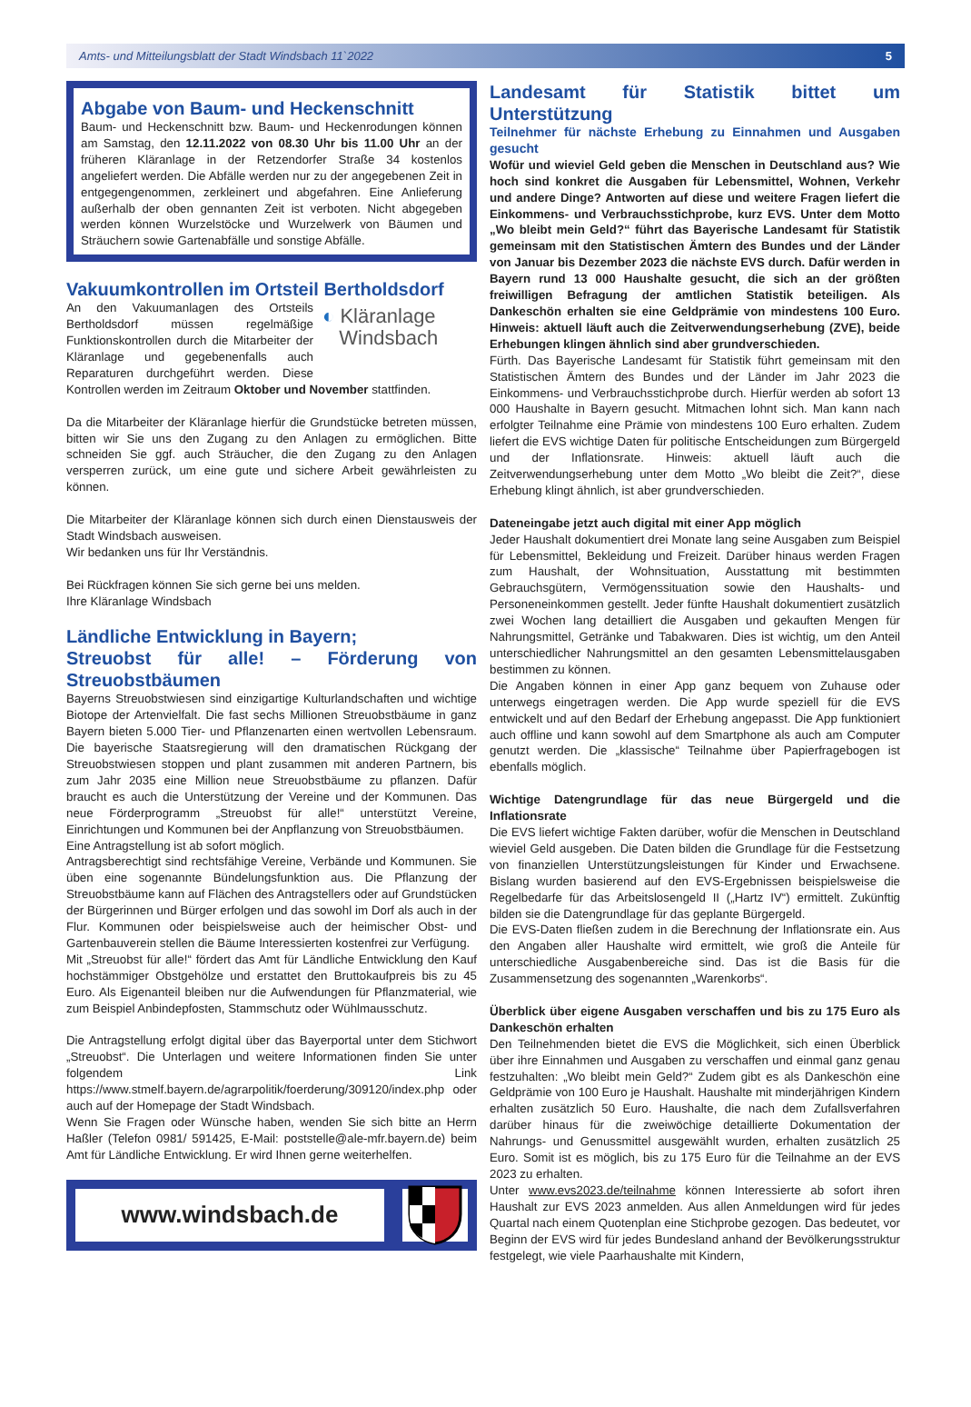Amts- und Mitteilungsblatt der Stadt Windsbach 11`2022 5
Abgabe von Baum- und Heckenschnitt
Baum- und Heckenschnitt bzw. Baum- und Heckenrodungen können am Samstag, den 12.11.2022 von 08.30 Uhr bis 11.00 Uhr an der früheren Kläranlage in der Retzendorfer Straße 34 kostenlos angeliefert werden. Die Abfälle werden nur zu der angegebenen Zeit in entgegengenommen, zerkleinert und abgefahren. Eine Anlieferung außerhalb der oben gennanten Zeit ist verboten. Nicht abgegeben werden können Wurzelstöcke und Wurzelwerk von Bäumen und Sträuchern sowie Gartenabfälle und sonstige Abfälle.
Vakuumkontrollen im Ortsteil Bertholdsdorf
◐ Kläranlage
Windsbach
An den Vakuumanlagen des Ortsteils Bertholdsdorf müssen regelmäßige Funktionskontrollen durch die Mitarbeiter der Kläranlage und gegebenenfalls auch Reparaturen durchgeführt werden. Diese Kontrollen werden im Zeitraum Oktober und November stattfinden.
Da die Mitarbeiter der Kläranlage hierfür die Grundstücke betreten müssen, bitten wir Sie uns den Zugang zu den Anlagen zu ermöglichen. Bitte schneiden Sie ggf. auch Sträucher, die den Zugang zu den Anlagen versperren zurück, um eine gute und sichere Arbeit gewährleisten zu können.
Die Mitarbeiter der Kläranlage können sich durch einen Dienstausweis der Stadt Windsbach ausweisen.
Wir bedanken uns für Ihr Verständnis.
Bei Rückfragen können Sie sich gerne bei uns melden.
Ihre Kläranlage Windsbach
Ländliche Entwicklung in Bayern;
Streuobst für alle! – Förderung von Streuobstbäumen
Bayerns Streuobstwiesen sind einzigartige Kulturlandschaften und wichtige Biotope der Artenvielfalt. Die fast sechs Millionen Streuobstbäume in ganz Bayern bieten 5.000 Tier- und Pflanzenarten einen wertvollen Lebensraum. Die bayerische Staatsregierung will den dramatischen Rückgang der Streuobstwiesen stoppen und plant zusammen mit anderen Partnern, bis zum Jahr 2035 eine Million neue Streuobstbäume zu pflanzen. Dafür braucht es auch die Unterstützung der Vereine und der Kommunen. Das neue Förderprogramm „Streuobst für alle!“ unterstützt Vereine, Einrichtungen und Kommunen bei der Anpflanzung von Streuobstbäumen.
Eine Antragstellung ist ab sofort möglich.
Antragsberechtigt sind rechtsfähige Vereine, Verbände und Kommunen. Sie üben eine sogenannte Bündelungsfunktion aus. Die Pflanzung der Streuobstbäume kann auf Flächen des Antragstellers oder auf Grundstücken der Bürgerinnen und Bürger erfolgen und das sowohl im Dorf als auch in der Flur. Kommunen oder beispielsweise auch der heimischer Obst- und Gartenbauverein stellen die Bäume Interessierten kostenfrei zur Verfügung.
Mit „Streuobst für alle!“ fördert das Amt für Ländliche Entwicklung den Kauf hochstämmiger Obstgehölze und erstattet den Bruttokaufpreis bis zu 45 Euro. Als Eigenanteil bleiben nur die Aufwendungen für Pflanzmaterial, wie zum Beispiel Anbindepfosten, Stammschutz oder Wühlmausschutz.
Die Antragstellung erfolgt digital über das Bayerportal unter dem Stichwort „Streuobst“. Die Unterlagen und weitere Informationen finden Sie unter folgendem Link https://www.stmelf.bayern.de/agrarpolitik/foerderung/309120/index.php oder auch auf der Homepage der Stadt Windsbach.
Wenn Sie Fragen oder Wünsche haben, wenden Sie sich bitte an Herrn Haßler (Telefon 0981/ 591425, E-Mail: poststelle@ale-mfr.bayern.de) beim Amt für Ländliche Entwicklung. Er wird Ihnen gerne weiterhelfen.
www.windsbach.de
Landesamt für Statistik bittet um Unterstützung
Teilnehmer für nächste Erhebung zu Einnahmen und Ausgaben gesucht
Wofür und wieviel Geld geben die Menschen in Deutschland aus? Wie hoch sind konkret die Ausgaben für Lebensmittel, Wohnen, Verkehr und andere Dinge? Antworten auf diese und weitere Fragen liefert die Einkommens- und Verbrauchsstichprobe, kurz EVS. Unter dem Motto „Wo bleibt mein Geld?“ führt das Bayerische Landesamt für Statistik gemeinsam mit den Statistischen Ämtern des Bundes und der Länder von Januar bis Dezember 2023 die nächste EVS durch. Dafür werden in Bayern rund 13 000 Haushalte gesucht, die sich an der größten freiwilligen Befragung der amtlichen Statistik beteiligen. Als Dankeschön erhalten sie eine Geldprämie von mindestens 100 Euro. Hinweis: aktuell läuft auch die Zeitverwendungserhebung (ZVE), beide Erhebungen klingen ähnlich sind aber grundverschieden.
Fürth. Das Bayerische Landesamt für Statistik führt gemeinsam mit den Statistischen Ämtern des Bundes und der Länder im Jahr 2023 die Einkommens- und Verbrauchsstichprobe durch. Hierfür werden ab sofort 13 000 Haushalte in Bayern gesucht. Mitmachen lohnt sich. Man kann nach erfolgter Teilnahme eine Prämie von mindestens 100 Euro erhalten. Zudem liefert die EVS wichtige Daten für politische Entscheidungen zum Bürgergeld und der Inflationsrate. Hinweis: aktuell läuft auch die Zeitverwendungserhebung unter dem Motto „Wo bleibt die Zeit?“, diese Erhebung klingt ähnlich, ist aber grundverschieden.
Dateneingabe jetzt auch digital mit einer App möglich
Jeder Haushalt dokumentiert drei Monate lang seine Ausgaben zum Beispiel für Lebensmittel, Bekleidung und Freizeit. Darüber hinaus werden Fragen zum Haushalt, der Wohnsituation, Ausstattung mit bestimmten Gebrauchsgütern, Vermögenssituation sowie den Haushalts- und Personeneinkommen gestellt. Jeder fünfte Haushalt dokumentiert zusätzlich zwei Wochen lang detailliert die Ausgaben und gekauften Mengen für Nahrungsmittel, Getränke und Tabakwaren. Dies ist wichtig, um den Anteil unterschiedlicher Nahrungsmittel an den gesamten Lebensmittelausgaben bestimmen zu können.
Die Angaben können in einer App ganz bequem von Zuhause oder unterwegs eingetragen werden. Die App wurde speziell für die EVS entwickelt und auf den Bedarf der Erhebung angepasst. Die App funktioniert auch offline und kann sowohl auf dem Smartphone als auch am Computer genutzt werden. Die „klassische“ Teilnahme über Papierfragebogen ist ebenfalls möglich.
Wichtige Datengrundlage für das neue Bürgergeld und die Inflationsrate
Die EVS liefert wichtige Fakten darüber, wofür die Menschen in Deutschland wieviel Geld ausgeben. Die Daten bilden die Grundlage für die Festsetzung von finanziellen Unterstützungsleistungen für Kinder und Erwachsene. Bislang wurden basierend auf den EVS-Ergebnissen beispielsweise die Regelbedarfe für das Arbeitslosengeld II („Hartz IV“) ermittelt. Zukünftig bilden sie die Datengrundlage für das geplante Bürgergeld.
Die EVS-Daten fließen zudem in die Berechnung der Inflationsrate ein. Aus den Angaben aller Haushalte wird ermittelt, wie groß die Anteile für unterschiedliche Ausgabenbereiche sind. Das ist die Basis für die Zusammensetzung des sogenannten „Warenkorbs“.
Überblick über eigene Ausgaben verschaffen und bis zu 175 Euro als Dankeschön erhalten
Den Teilnehmenden bietet die EVS die Möglichkeit, sich einen Überblick über ihre Einnahmen und Ausgaben zu verschaffen und einmal ganz genau festzuhalten: „Wo bleibt mein Geld?“ Zudem gibt es als Dankeschön eine Geldprämie von 100 Euro je Haushalt. Haushalte mit minderjährigen Kindern erhalten zusätzlich 50 Euro. Haushalte, die nach dem Zufallsverfahren darüber hinaus für die zweiwöchige detaillierte Dokumentation der Nahrungs- und Genussmittel ausgewählt wurden, erhalten zusätzlich 25 Euro. Somit ist es möglich, bis zu 175 Euro für die Teilnahme an der EVS 2023 zu erhalten.
Unter www.evs2023.de/teilnahme können Interessierte ab sofort ihren Haushalt zur EVS 2023 anmelden. Aus allen Anmeldungen wird für jedes Quartal nach einem Quotenplan eine Stichprobe gezogen. Das bedeutet, vor Beginn der EVS wird für jedes Bundesland anhand der Bevölkerungsstruktur festgelegt, wie viele Paarhaushalte mit Kindern,